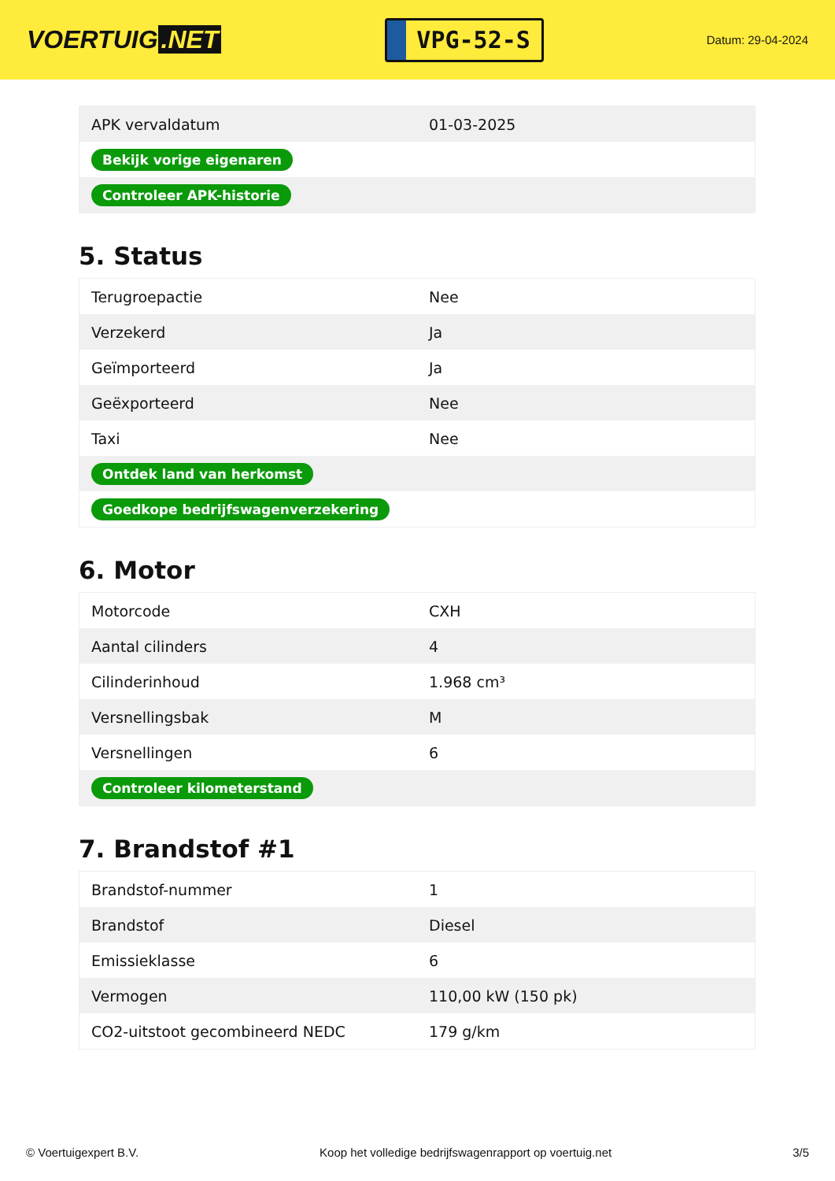VOERTUIG.NET
VPG-52-S
Datum: 29-04-2024
| APK vervaldatum | 01-03-2025 |
| Bekijk vorige eigenaren | |
| Controleer APK-historie | |
5. Status
| Terugroepactie | Nee |
| Verzekerd | Ja |
| Geïmporteerd | Ja |
| Geëxporteerd | Nee |
| Taxi | Nee |
| Ontdek land van herkomst | |
| Goedkope bedrijfswagenverzekering | |
6. Motor
| Motorcode | CXH |
| Aantal cilinders | 4 |
| Cilinderinhoud | 1.968 cm³ |
| Versnellingsbak | M |
| Versnellingen | 6 |
| Controleer kilometerstand | |
7. Brandstof #1
| Brandstof-nummer | 1 |
| Brandstof | Diesel |
| Emissieklasse | 6 |
| Vermogen | 110,00 kW (150 pk) |
| CO2-uitstoot gecombineerd NEDC | 179 g/km |
© Voertuigexpert B.V. Koop het volledige bedrijfswagenrapport op voertuig.net 3/5